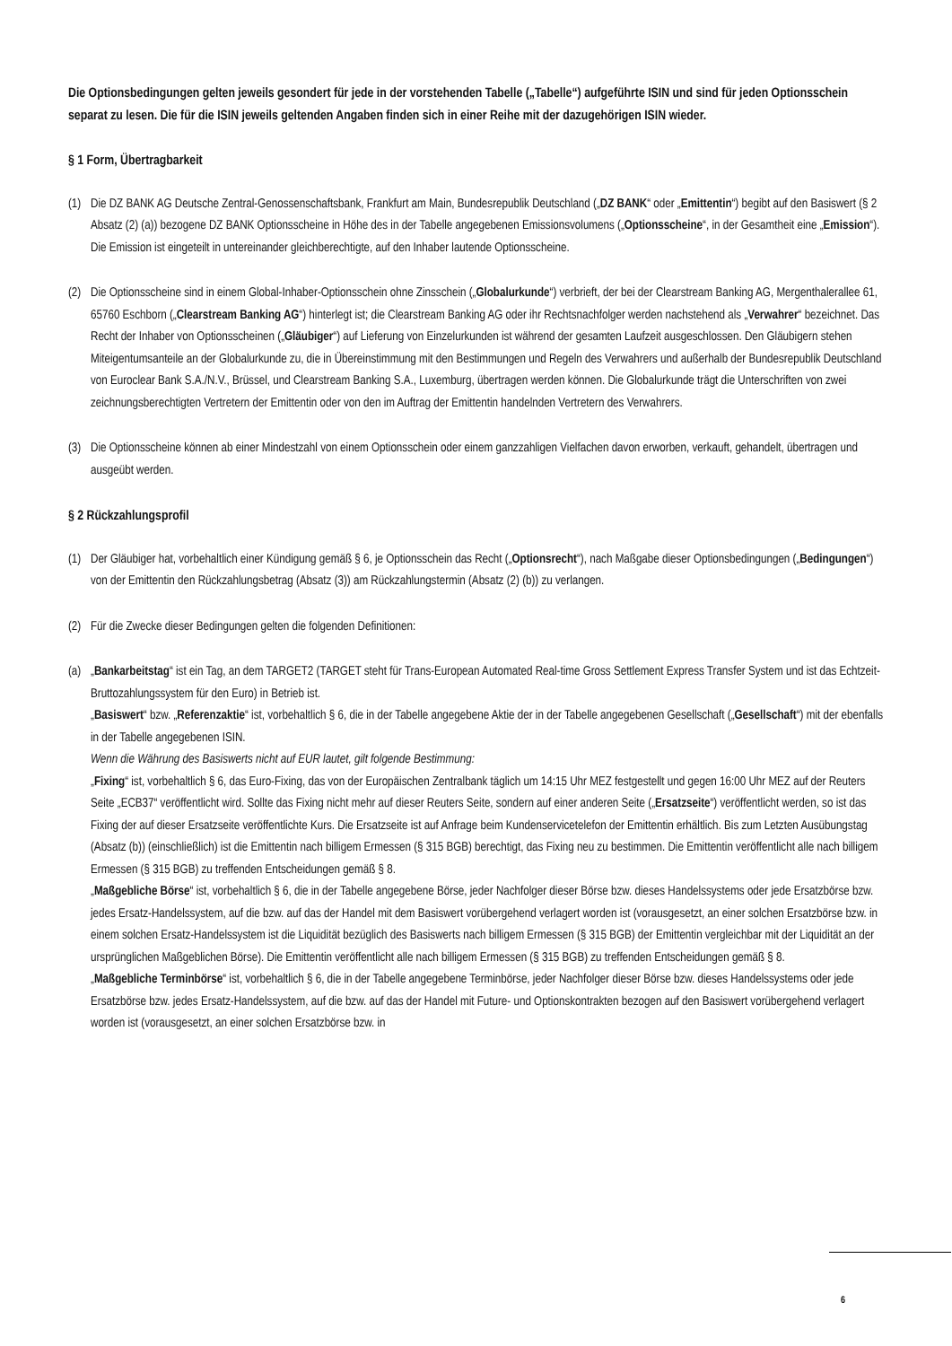Die Optionsbedingungen gelten jeweils gesondert für jede in der vorstehenden Tabelle („Tabelle“) aufgeführte ISIN und sind für jeden Optionsschein separat zu lesen. Die für die ISIN jeweils geltenden Angaben finden sich in einer Reihe mit der dazugehörigen ISIN wieder.
§ 1 Form, Übertragbarkeit
(1)
Die DZ BANK AG Deutsche Zentral-Genossenschaftsbank, Frankfurt am Main, Bundesrepublik Deutschland („DZ BANK“ oder „Emittentin“) begibt auf den Basiswert (§ 2 Absatz (2) (a)) bezogene DZ BANK Optionsscheine in Höhe des in der Tabelle angegebenen Emissionsvolumens („Optionsscheine“, in der Gesamtheit eine „Emission“). Die Emission ist eingeteilt in untereinander gleichberechtigte, auf den Inhaber lautende Optionsscheine.
(2)
Die Optionsscheine sind in einem Global-Inhaber-Optionsschein ohne Zinsschein („Globalurkunde“) verbrieft, der bei der Clearstream Banking AG, Mergenthalerallee 61, 65760 Eschborn („Clearstream Banking AG“) hinterlegt ist; die Clearstream Banking AG oder ihr Rechtsnachfolger werden nachstehend als „Verwahrer“ bezeichnet. Das Recht der Inhaber von Optionsscheinen („Gläubiger“) auf Lieferung von Einzelurkunden ist während der gesamten Laufzeit ausgeschlossen. Den Gläubigern stehen Miteigentumsanteile an der Globalurkunde zu, die in Übereinstimmung mit den Bestimmungen und Regeln des Verwahrers und außerhalb der Bundesrepublik Deutschland von Euroclear Bank S.A./N.V., Brüssel, und Clearstream Banking S.A., Luxemburg, übertragen werden können. Die Globalurkunde trägt die Unterschriften von zwei zeichnungsberechtigten Vertretern der Emittentin oder von den im Auftrag der Emittentin handelnden Vertretern des Verwahrers.
(3)
Die Optionsscheine können ab einer Mindestzahl von einem Optionsschein oder einem ganzzahligen Vielfachen davon erworben, verkauft, gehandelt, übertragen und ausgeübt werden.
§ 2 Rückzahlungsprofil
(1)
Der Gläubiger hat, vorbehaltlich einer Kündigung gemäß § 6, je Optionsschein das Recht („Optionsrecht“), nach Maßgabe dieser Optionsbedingungen („Bedingungen“) von der Emittentin den Rückzahlungsbetrag (Absatz (3)) am Rückzahlungstermin (Absatz (2) (b)) zu verlangen.
(2)
Für die Zwecke dieser Bedingungen gelten die folgenden Definitionen:
(a)
„Bankarbeitstag“ ist ein Tag, an dem TARGET2 (TARGET steht für Trans-European Automated Real-time Gross Settlement Express Transfer System und ist das Echtzeit-Bruttozahlungssystem für den Euro) in Betrieb ist.
„Basiswert“ bzw. „Referenzaktie“ ist, vorbehaltlich § 6, die in der Tabelle angegebene Aktie der in der Tabelle angegebenen Gesellschaft („Gesellschaft“) mit der ebenfalls in der Tabelle angegebenen ISIN.
Wenn die Währung des Basiswerts nicht auf EUR lautet, gilt folgende Bestimmung:
„Fixing“ ist, vorbehaltlich § 6, das Euro-Fixing, das von der Europäischen Zentralbank täglich um 14:15 Uhr MEZ festgestellt und gegen 16:00 Uhr MEZ auf der Reuters Seite „ECB37“ veröffentlicht wird. Sollte das Fixing nicht mehr auf dieser Reuters Seite, sondern auf einer anderen Seite („Ersatzseite“) veröffentlicht werden, so ist das Fixing der auf dieser Ersatzseite veröffentlichte Kurs. Die Ersatzseite ist auf Anfrage beim Kundenservicetelefon der Emittentin erhältlich. Bis zum Letzten Ausübungstag (Absatz (b)) (einschließlich) ist die Emittentin nach billigem Ermessen (§ 315 BGB) berechtigt, das Fixing neu zu bestimmen. Die Emittentin veröffentlicht alle nach billigem Ermessen (§ 315 BGB) zu treffenden Entscheidungen gemäß § 8.
„Maßgebliche Börse“ ist, vorbehaltlich § 6, die in der Tabelle angegebene Börse, jeder Nachfolger dieser Börse bzw. dieses Handelssystems oder jede Ersatzbörse bzw. jedes Ersatz-Handelssystem, auf die bzw. auf das der Handel mit dem Basiswert vorübergehend verlagert worden ist (vorausgesetzt, an einer solchen Ersatzbörse bzw. in einem solchen Ersatz-Handelssystem ist die Liquidität bezüglich des Basiswerts nach billigem Ermessen (§ 315 BGB) der Emittentin vergleichbar mit der Liquidität an der ursprünglichen Maßgeblichen Börse). Die Emittentin veröffentlicht alle nach billigem Ermessen (§ 315 BGB) zu treffenden Entscheidungen gemäß § 8.
„Maßgebliche Terminbörse“ ist, vorbehaltlich § 6, die in der Tabelle angegebene Terminbörse, jeder Nachfolger dieser Börse bzw. dieses Handelssystems oder jede Ersatzbörse bzw. jedes Ersatz-Handelssystem, auf die bzw. auf das der Handel mit Future- und Optionskontrakten bezogen auf den Basiswert vorübergehend verlagert worden ist (vorausgesetzt, an einer solchen Ersatzbörse bzw. in
6